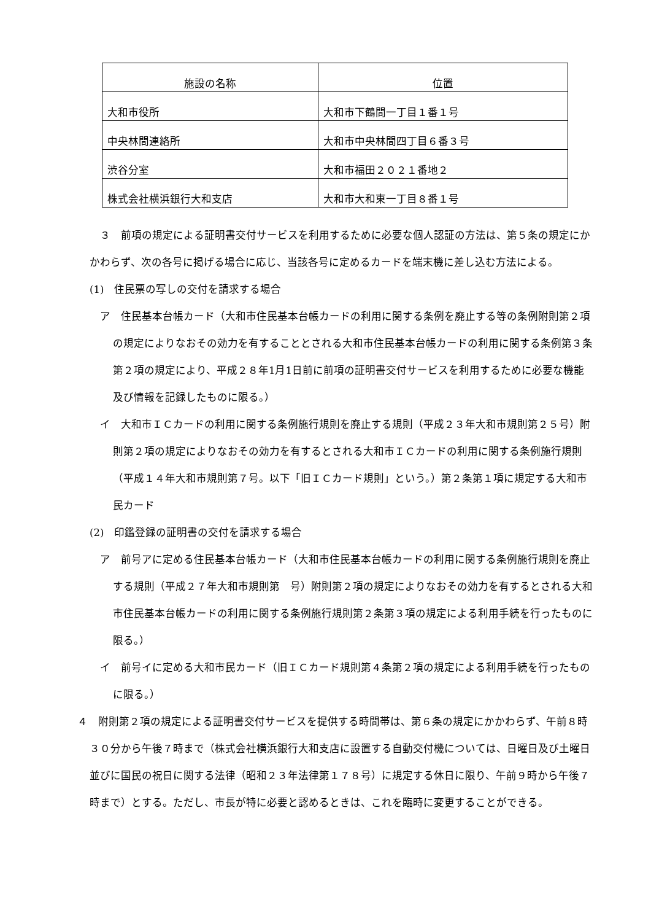| 施設の名称 | 位置 |
| --- | --- |
| 大和市役所 | 大和市下鶴間一丁目１番１号 |
| 中央林間連絡所 | 大和市中央林間四丁目６番３号 |
| 渋谷分室 | 大和市福田２０２１番地２ |
| 株式会社横浜銀行大和支店 | 大和市大和東一丁目８番１号 |
　３　前項の規定による証明書交付サービスを利用するために必要な個人認証の方法は、第５条の規定にかかわらず、次の各号に掲げる場合に応じ、当該各号に定めるカードを端末機に差し込む方法による。
(1)　住民票の写しの交付を請求する場合
　ア　住民基本台帳カード（大和市住民基本台帳カードの利用に関する条例を廃止する等の条例附則第２項の規定によりなおその効力を有することとされる大和市住民基本台帳カードの利用に関する条例第３条第２項の規定により、平成２８年1月1日前に前項の証明書交付サービスを利用するために必要な機能及び情報を記録したものに限る。）
　イ　大和市ＩＣカードの利用に関する条例施行規則を廃止する規則（平成２３年大和市規則第２５号）附則第２項の規定によりなおその効力を有するとされる大和市ＩＣカードの利用に関する条例施行規則（平成１４年大和市規則第７号。以下「旧ＩＣカード規則」という。）第２条第１項に規定する大和市民カード
(2)　印鑑登録の証明書の交付を請求する場合
　ア　前号アに定める住民基本台帳カード（大和市住民基本台帳カードの利用に関する条例施行規則を廃止する規則（平成２７年大和市規則第　号）附則第２項の規定によりなおその効力を有するとされる大和市住民基本台帳カードの利用に関する条例施行規則第２条第３項の規定による利用手続を行ったものに限る。）
　イ　前号イに定める大和市民カード（旧ＩＣカード規則第４条第２項の規定による利用手続を行ったものに限る。）
４　附則第２項の規定による証明書交付サービスを提供する時間帯は、第６条の規定にかかわらず、午前８時３０分から午後７時まで（株式会社横浜銀行大和支店に設置する自動交付機については、日曜日及び土曜日並びに国民の祝日に関する法律（昭和２３年法律第１７８号）に規定する休日に限り、午前９時から午後７時まで）とする。ただし、市長が特に必要と認めるときは、これを臨時に変更することができる。